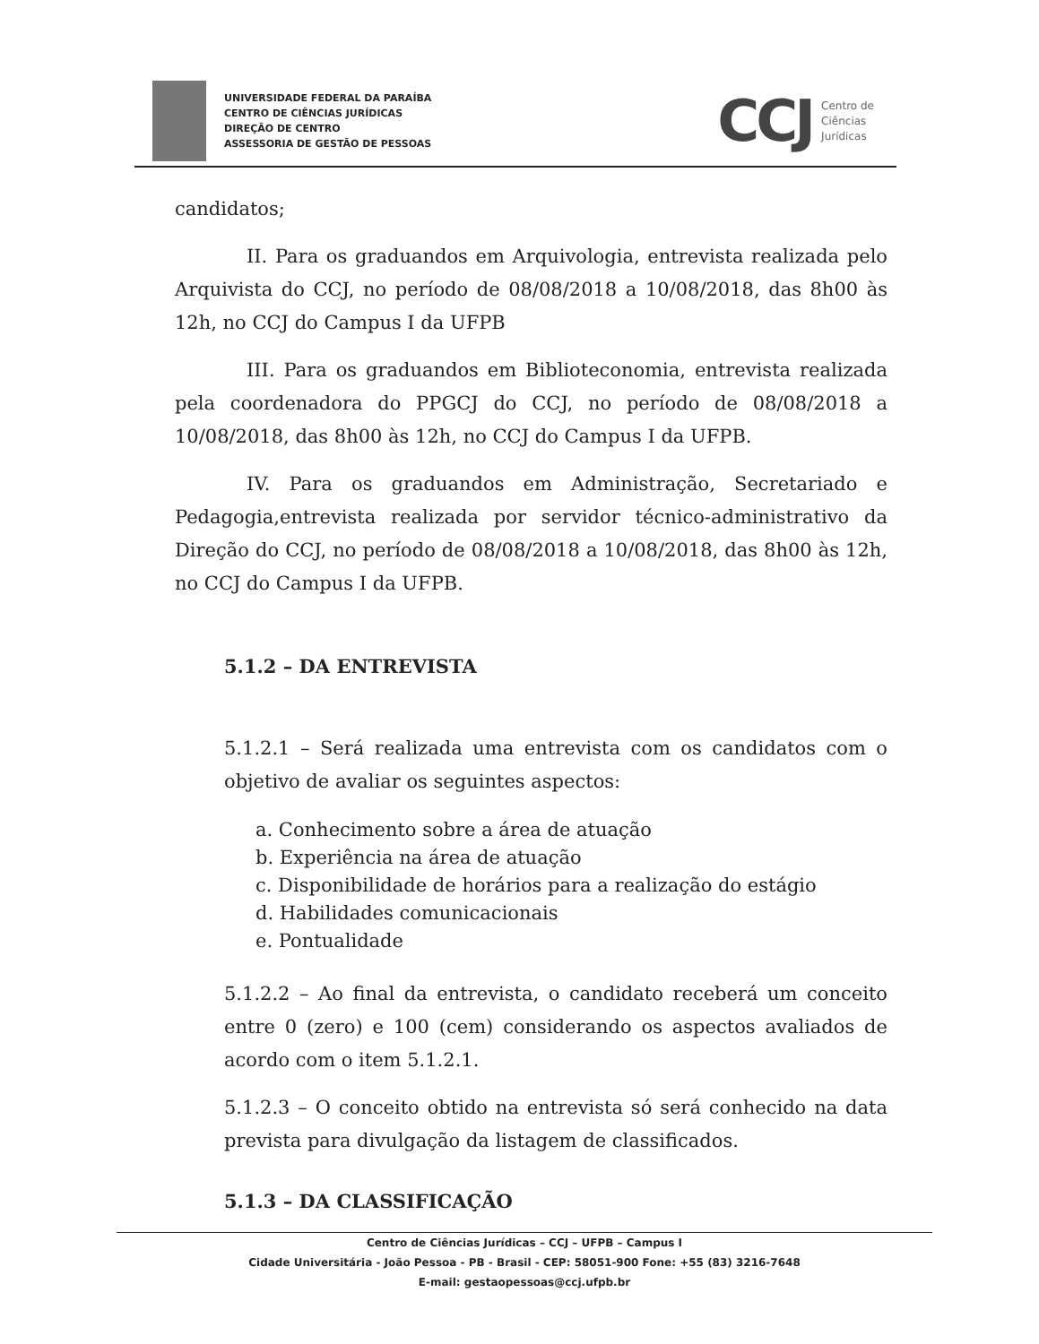UNIVERSIDADE FEDERAL DA PARAÍBA
CENTRO DE CIÊNCIAS JURÍDICAS
DIREÇÃO DE CENTRO
ASSESSORIA DE GESTÃO DE PESSOAS
CCJ Centro de
Ciências
Jurídicas
candidatos;
II. Para os graduandos em Arquivologia, entrevista realizada pelo Arquivista do CCJ, no período de 08/08/2018 a 10/08/2018, das 8h00 às 12h, no CCJ do Campus I da UFPB
III. Para os graduandos em Biblioteconomia, entrevista realizada pela coordenadora do PPGCJ do CCJ, no período de 08/08/2018 a 10/08/2018, das 8h00 às 12h, no CCJ do Campus I da UFPB.
IV. Para os graduandos em Administração, Secretariado e Pedagogia,entrevista realizada por servidor técnico-administrativo da Direção do CCJ, no período de 08/08/2018 a 10/08/2018, das 8h00 às 12h, no CCJ do Campus I da UFPB.
5.1.2 – DA ENTREVISTA
5.1.2.1 – Será realizada uma entrevista com os candidatos com o objetivo de avaliar os seguintes aspectos:
a. Conhecimento sobre a área de atuação
b. Experiência na área de atuação
c. Disponibilidade de horários para a realização do estágio
d. Habilidades comunicacionais
e. Pontualidade
5.1.2.2 – Ao final da entrevista, o candidato receberá um conceito entre 0 (zero) e 100 (cem) considerando os aspectos avaliados de acordo com o item 5.1.2.1.
5.1.2.3 – O conceito obtido na entrevista só será conhecido na data prevista para divulgação da listagem de classificados.
5.1.3 – DA CLASSIFICAÇÃO
Centro de Ciências Jurídicas – CCJ – UFPB – Campus I
Cidade Universitária - João Pessoa - PB - Brasil - CEP: 58051-900 Fone: +55 (83) 3216-7648
E-mail: gestaopessoas@ccj.ufpb.br